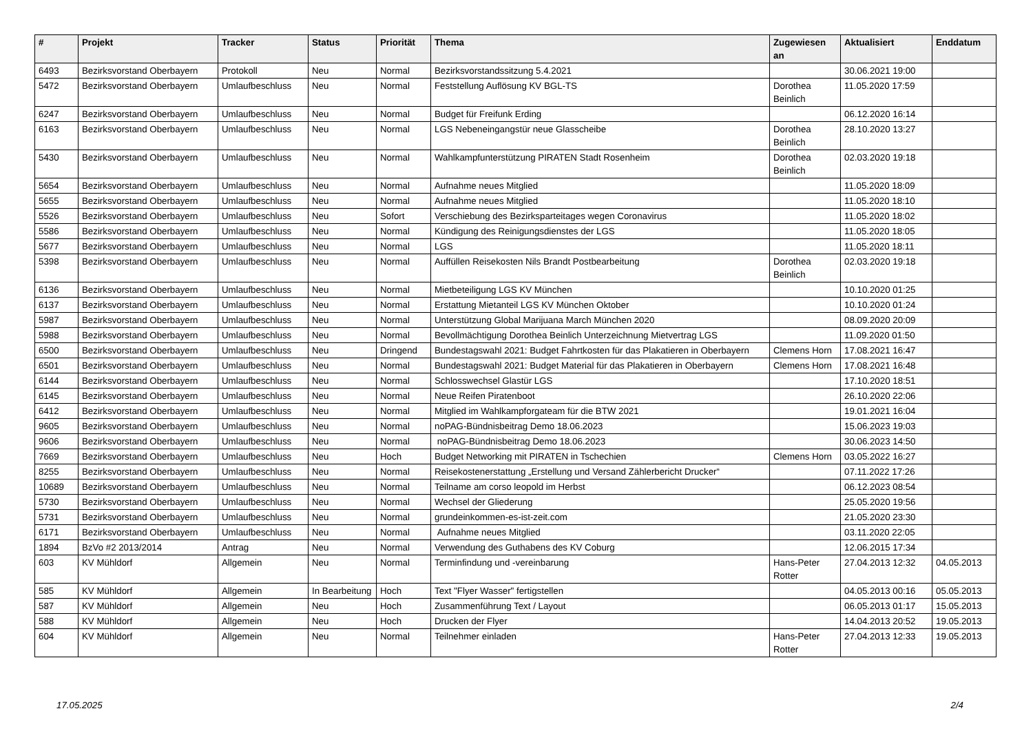| # | Projekt | Tracker | Status | Priorität | Thema | Zugewiesen an | Aktualisiert | Enddatum |
| --- | --- | --- | --- | --- | --- | --- | --- | --- |
| 6493 | Bezirksvorstand Oberbayern | Protokoll | Neu | Normal | Bezirksvorstandssitzung 5.4.2021 | | 30.06.2021 19:00 | |
| 5472 | Bezirksvorstand Oberbayern | Umlaufbeschluss | Neu | Normal | Feststellung Auflösung KV BGL-TS | Dorothea Beinlich | 11.05.2020 17:59 | |
| 6247 | Bezirksvorstand Oberbayern | Umlaufbeschluss | Neu | Normal | Budget für Freifunk Erding | | 06.12.2020 16:14 | |
| 6163 | Bezirksvorstand Oberbayern | Umlaufbeschluss | Neu | Normal | LGS Nebeneingangstür neue Glasscheibe | Dorothea Beinlich | 28.10.2020 13:27 | |
| 5430 | Bezirksvorstand Oberbayern | Umlaufbeschluss | Neu | Normal | Wahlkampfunterstützung PIRATEN Stadt Rosenheim | Dorothea Beinlich | 02.03.2020 19:18 | |
| 5654 | Bezirksvorstand Oberbayern | Umlaufbeschluss | Neu | Normal | Aufnahme neues Mitglied | | 11.05.2020 18:09 | |
| 5655 | Bezirksvorstand Oberbayern | Umlaufbeschluss | Neu | Normal | Aufnahme neues Mitglied | | 11.05.2020 18:10 | |
| 5526 | Bezirksvorstand Oberbayern | Umlaufbeschluss | Neu | Sofort | Verschiebung des Bezirksparteitages wegen Coronavirus | | 11.05.2020 18:02 | |
| 5586 | Bezirksvorstand Oberbayern | Umlaufbeschluss | Neu | Normal | Kündigung des Reinigungsdienstes der LGS | | 11.05.2020 18:05 | |
| 5677 | Bezirksvorstand Oberbayern | Umlaufbeschluss | Neu | Normal | LGS | | 11.05.2020 18:11 | |
| 5398 | Bezirksvorstand Oberbayern | Umlaufbeschluss | Neu | Normal | Auffüllen Reisekosten Nils Brandt Postbearbeitung | Dorothea Beinlich | 02.03.2020 19:18 | |
| 6136 | Bezirksvorstand Oberbayern | Umlaufbeschluss | Neu | Normal | Mietbeteiligung LGS KV München | | 10.10.2020 01:25 | |
| 6137 | Bezirksvorstand Oberbayern | Umlaufbeschluss | Neu | Normal | Erstattung Mietanteil LGS KV München Oktober | | 10.10.2020 01:24 | |
| 5987 | Bezirksvorstand Oberbayern | Umlaufbeschluss | Neu | Normal | Unterstützung Global Marijuana March München 2020 | | 08.09.2020 20:09 | |
| 5988 | Bezirksvorstand Oberbayern | Umlaufbeschluss | Neu | Normal | Bevollmächtigung Dorothea Beinlich Unterzeichnung Mietvertrag LGS | | 11.09.2020 01:50 | |
| 6500 | Bezirksvorstand Oberbayern | Umlaufbeschluss | Neu | Dringend | Bundestagswahl 2021: Budget Fahrtkosten für das Plakatieren in Oberbayern | Clemens Horn | 17.08.2021 16:47 | |
| 6501 | Bezirksvorstand Oberbayern | Umlaufbeschluss | Neu | Normal | Bundestagswahl 2021: Budget Material für das Plakatieren in Oberbayern | Clemens Horn | 17.08.2021 16:48 | |
| 6144 | Bezirksvorstand Oberbayern | Umlaufbeschluss | Neu | Normal | Schlosswechsel Glastür LGS | | 17.10.2020 18:51 | |
| 6145 | Bezirksvorstand Oberbayern | Umlaufbeschluss | Neu | Normal | Neue Reifen Piratenboot | | 26.10.2020 22:06 | |
| 6412 | Bezirksvorstand Oberbayern | Umlaufbeschluss | Neu | Normal | Mitglied im Wahlkampforgateam für die BTW 2021 | | 19.01.2021 16:04 | |
| 9605 | Bezirksvorstand Oberbayern | Umlaufbeschluss | Neu | Normal | noPAG-Bündnisbeitrag Demo 18.06.2023 | | 15.06.2023 19:03 | |
| 9606 | Bezirksvorstand Oberbayern | Umlaufbeschluss | Neu | Normal | noPAG-Bündnisbeitrag Demo 18.06.2023 | | 30.06.2023 14:50 | |
| 7669 | Bezirksvorstand Oberbayern | Umlaufbeschluss | Neu | Hoch | Budget Networking mit PIRATEN in Tschechien | Clemens Horn | 03.05.2022 16:27 | |
| 8255 | Bezirksvorstand Oberbayern | Umlaufbeschluss | Neu | Normal | Reisekostenerstattung „Erstellung und Versand Zählerbericht Drucker“ | | 07.11.2022 17:26 | |
| 10689 | Bezirksvorstand Oberbayern | Umlaufbeschluss | Neu | Normal | Teilname am corso leopold im Herbst | | 06.12.2023 08:54 | |
| 5730 | Bezirksvorstand Oberbayern | Umlaufbeschluss | Neu | Normal | Wechsel der Gliederung | | 25.05.2020 19:56 | |
| 5731 | Bezirksvorstand Oberbayern | Umlaufbeschluss | Neu | Normal | grundeinkommen-es-ist-zeit.com | | 21.05.2020 23:30 | |
| 6171 | Bezirksvorstand Oberbayern | Umlaufbeschluss | Neu | Normal | Aufnahme neues Mitglied | | 03.11.2020 22:05 | |
| 1894 | BzVo #2 2013/2014 | Antrag | Neu | Normal | Verwendung des Guthabens des KV Coburg | | 12.06.2015 17:34 | |
| 603 | KV Mühldorf | Allgemein | Neu | Normal | Terminfindung und -vereinbarung | Hans-Peter Rotter | 27.04.2013 12:32 | 04.05.2013 |
| 585 | KV Mühldorf | Allgemein | In Bearbeitung | Hoch | Text "Flyer Wasser" fertigstellen | | 04.05.2013 00:16 | 05.05.2013 |
| 587 | KV Mühldorf | Allgemein | Neu | Hoch | Zusammenführung Text / Layout | | 06.05.2013 01:17 | 15.05.2013 |
| 588 | KV Mühldorf | Allgemein | Neu | Hoch | Drucken der Flyer | | 14.04.2013 20:52 | 19.05.2013 |
| 604 | KV Mühldorf | Allgemein | Neu | Normal | Teilnehmer einladen | Hans-Peter Rotter | 27.04.2013 12:33 | 19.05.2013 |
17.05.2025 2/4